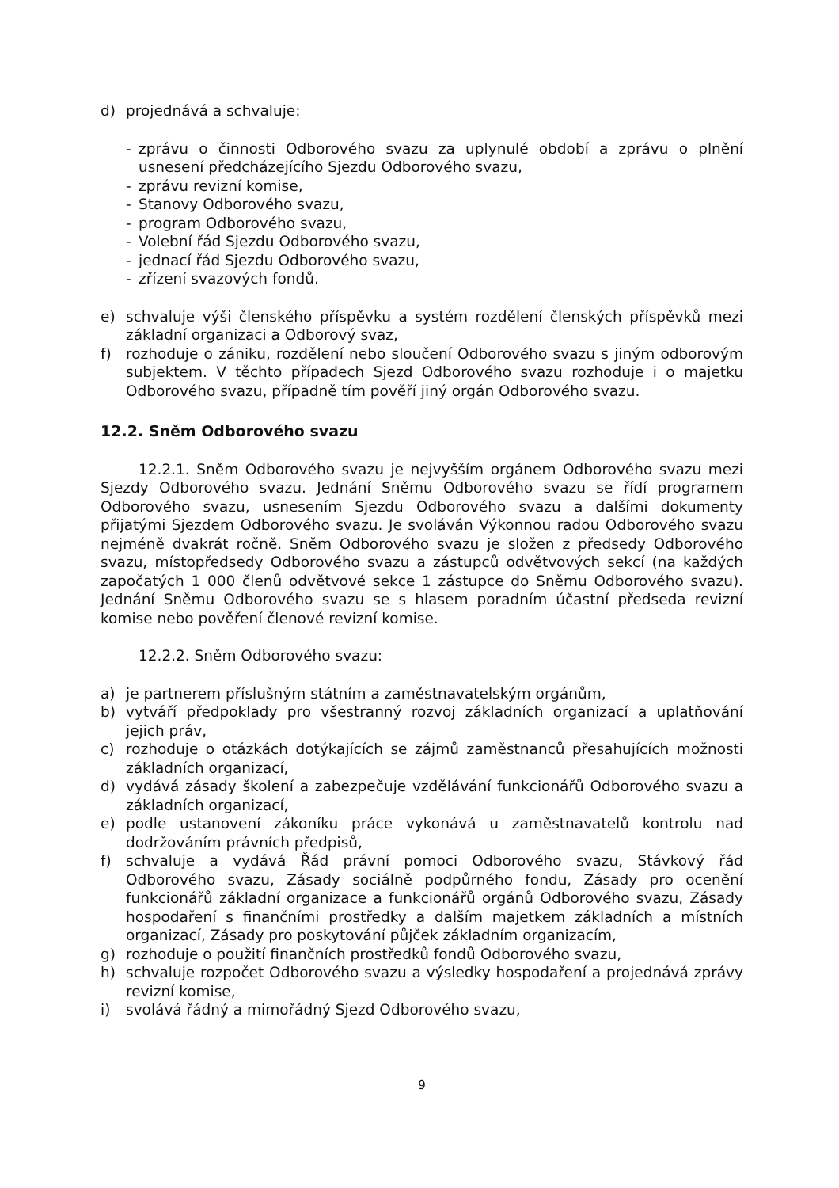d) projednává a schvaluje:
- zprávu o činnosti Odborového svazu za uplynulé období a zprávu o plnění usnesení předcházejícího Sjezdu Odborového svazu,
- zprávu revizní komise,
- Stanovy Odborového svazu,
- program Odborového svazu,
- Volební řád Sjezdu Odborového svazu,
- jednací řád Sjezdu Odborového svazu,
- zřízení svazových fondů.
e) schvaluje výši členského příspěvku a systém rozdělení členských příspěvků mezi základní organizaci a Odborový svaz,
f) rozhoduje o zániku, rozdělení nebo sloučení Odborového svazu s jiným odborovým subjektem. V těchto případech Sjezd Odborového svazu rozhoduje i o majetku Odborového svazu, případně tím pověří jiný orgán Odborového svazu.
12.2. Sněm Odborového svazu
12.2.1. Sněm Odborového svazu je nejvyšším orgánem Odborového svazu mezi Sjezdy Odborového svazu. Jednání Sněmu Odborového svazu se řídí programem Odborového svazu, usnesením Sjezdu Odborového svazu a dalšími dokumenty přijatými Sjezdem Odborového svazu. Je svoláván Výkonnou radou Odborového svazu nejméně dvakrát ročně. Sněm Odborového svazu je složen z předsedy Odborového svazu, místopředsedy Odborového svazu a zástupců odvětvových sekcí (na každých započatých 1 000 členů odvětvové sekce 1 zástupce do Sněmu Odborového svazu). Jednání Sněmu Odborového svazu se s hlasem poradním účastní předseda revizní komise nebo pověření členové revizní komise.
12.2.2. Sněm Odborového svazu:
a) je partnerem příslušným státním a zaměstnavatelským orgánům,
b) vytváří předpoklady pro všestranný rozvoj základních organizací a uplatňování jejich práv,
c) rozhoduje o otázkách dotýkajících se zájmů zaměstnanců přesahujících možnosti základních organizací,
d) vydává zásady školení a zabezpečuje vzdělávání funkcionářů Odborového svazu a základních organizací,
e) podle ustanovení zákoníku práce vykonává u zaměstnavatelů kontrolu nad dodržováním právních předpisů,
f) schvaluje a vydává Řád právní pomoci Odborového svazu, Stávkový řád Odborového svazu, Zásady sociálně podpůrného fondu, Zásady pro ocenění funkcionářů základní organizace a funkcionářů orgánů Odborového svazu, Zásady hospodaření s finančními prostředky a dalším majetkem základních a místních organizací, Zásady pro poskytování půjček základním organizacím,
g) rozhoduje o použití finančních prostředků fondů Odborového svazu,
h) schvaluje rozpočet Odborového svazu a výsledky hospodaření a projednává zprávy revizní komise,
i) svolává řádný a mimořádný Sjezd Odborového svazu,
9